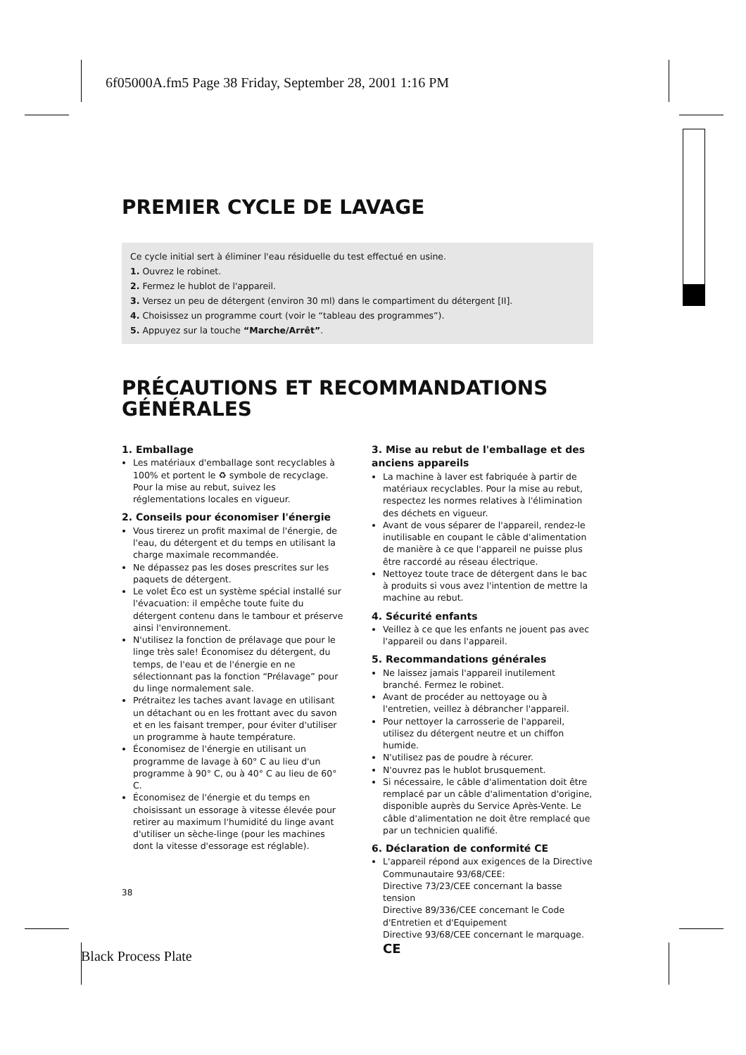6f05000A.fm5 Page 38 Friday, September 28, 2001 1:16 PM
PREMIER CYCLE DE LAVAGE
Ce cycle initial sert à éliminer l'eau résiduelle du test effectué en usine.
1. Ouvrez le robinet.
2. Fermez le hublot de l'appareil.
3. Versez un peu de détergent (environ 30 ml) dans le compartiment du détergent [II].
4. Choisissez un programme court (voir le “tableau des programmes”).
5. Appuyez sur la touche “Marche/Arrêt”.
PRÉCAUTIONS ET RECOMMANDATIONS GÉNÉRALES
1. Emballage
Les matériaux d'emballage sont recyclables à 100% et portent le ♻ symbole de recyclage. Pour la mise au rebut, suivez les réglementations locales en vigueur.
2. Conseils pour économiser l'énergie
Vous tirerez un profit maximal de l'énergie, de l'eau, du détergent et du temps en utilisant la charge maximale recommandée.
Ne dépassez pas les doses prescrites sur les paquets de détergent.
Le volet Éco est un système spécial installé sur l'évacuation: il empêche toute fuite du détergent contenu dans le tambour et préserve ainsi l'environnement.
N'utilisez la fonction de prélavage que pour le linge très sale! Économisez du détergent, du temps, de l'eau et de l'énergie en ne sélectionnant pas la fonction “Prélavage” pour du linge normalement sale.
Prétraitez les taches avant lavage en utilisant un détachant ou en les frottant avec du savon et en les faisant tremper, pour éviter d'utiliser un programme à haute température.
Économisez de l'énergie en utilisant un programme de lavage à 60° C au lieu d'un programme à 90° C, ou à 40° C au lieu de 60° C.
Économisez de l'énergie et du temps en choisissant un essorage à vitesse élevée pour retirer au maximum l'humidité du linge avant d'utiliser un sèche-linge (pour les machines dont la vitesse d'essorage est réglable).
3. Mise au rebut de l'emballage et des anciens appareils
La machine à laver est fabriquée à partir de matériaux recyclables. Pour la mise au rebut, respectez les normes relatives à l'élimination des déchets en vigueur.
Avant de vous séparer de l'appareil, rendez-le inutilisable en coupant le câble d'alimentation de manière à ce que l'appareil ne puisse plus être raccordé au réseau électrique.
Nettoyez toute trace de détergent dans le bac à produits si vous avez l'intention de mettre la machine au rebut.
4. Sécurité enfants
Veillez à ce que les enfants ne jouent pas avec l'appareil ou dans l'appareil.
5. Recommandations générales
Ne laissez jamais l'appareil inutilement branché. Fermez le robinet.
Avant de procéder au nettoyage ou à l'entretien, veillez à débrancher l'appareil.
Pour nettoyer la carrosserie de l'appareil, utilisez du détergent neutre et un chiffon humide.
N'utilisez pas de poudre à récurer.
N'ouvrez pas le hublot brusquement.
Si nécessaire, le câble d'alimentation doit être remplacé par un câble d'alimentation d'origine, disponible auprès du Service Après-Vente. Le câble d'alimentation ne doit être remplacé que par un technicien qualifié.
6. Déclaration de conformité CE
L'appareil répond aux exigences de la Directive Communautaire 93/68/CEE:
Directive 73/23/CEE concernant la basse tension
Directive 89/336/CEE concernant le Code d'Entretien et d'Equipement
Directive 93/68/CEE concernant le marquage. CE
38
Black Process Plate